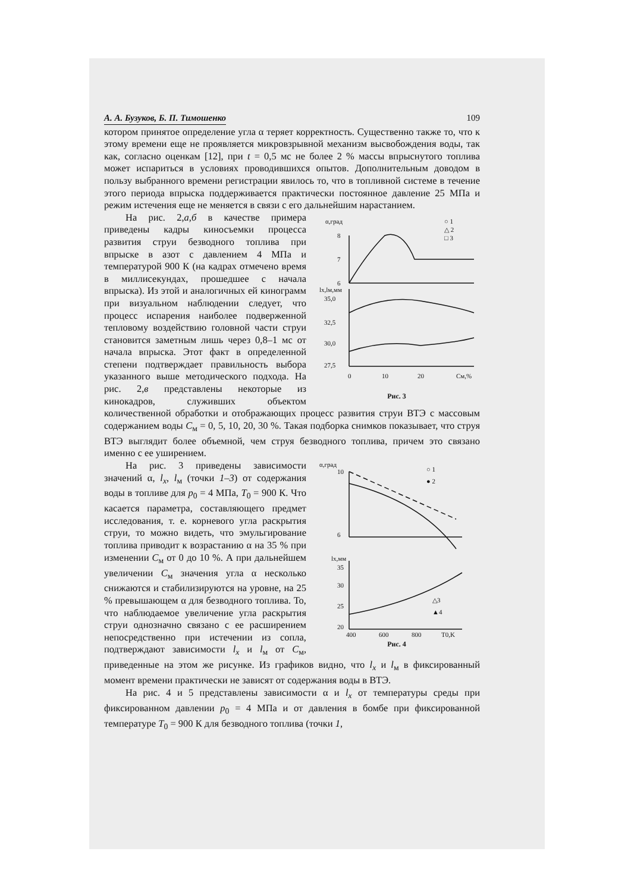А. А. Бузуков, Б. П. Тимошенко 109
котором принятое определение угла α теряет корректность. Существенно также то, что к этому времени еще не проявляется микровзрывной механизм высвобождения воды, так как, согласно оценкам [12], при t = 0,5 мс не более 2 % массы впрыснутого топлива может испариться в условиях проводившихся опытов. Дополнительным доводом в пользу выбранного времени регистрации явилось то, что в топливной системе в течение этого периода впрыска поддерживается практически постоянное давление 25 МПа и режим истечения еще не меняется в связи с его дальнейшим нарастанием.
α,град
8
7
6
○ 1
△ 2
□ 3
lx,lм,мм
35,0
32,5
30,0
27,5
0
10
20
Cм,%
Рис. 3
На рис. 2,а,б в качестве примера приведены кадры киносъемки процесса развития струи безводного топлива при впрыске в азот с давлением 4 МПа и температурой 900 К (на кадрах отмечено время в миллисекундах, прошедшее с начала впрыска). Из этой и аналогичных ей кинограмм при визуальном наблюдении следует, что процесс испарения наиболее подверженной тепловому воздействию головной части струи становится заметным лишь через 0,8–1 мс от начала впрыска. Этот факт в определенной степени подтверждает правильность выбора указанного выше методического подхода. На рис. 2,в представлены некоторые из кинокадров, служивших объектом количественной обработки и отображающих процесс развития струи ВТЭ с массовым содержанием воды C<sub>м</sub> = 0, 5, 10, 20, 30 %. Такая подборка снимков показывает, что струя ВТЭ выглядит более объемной, чем струя безводного топлива, причем это связано именно с ее уширением.
α,град
10
6
○ 1
● 2
lx,мм
35
30
25
20
△3
▲4
400
600
800
T0,K
Рис. 4
На рис. 3 приведены зависимости значений α, l<sub>x</sub>, l<sub>м</sub> (точки 1–3) от содержания воды в топливе для p<sub>0</sub> = 4 МПа, T<sub>0</sub> = 900 К. Что касается параметра, составляющего предмет исследования, т. е. корневого угла раскрытия струи, то можно видеть, что эмульгирование топлива приводит к возрастанию α на 35 % при изменении C<sub>м</sub> от 0 до 10 %. А при дальнейшем увеличении C<sub>м</sub> значения угла α несколько снижаются и стабилизируются на уровне, на 25 % превышающем α для безводного топлива. То, что наблюдаемое увеличение угла раскрытия струи однозначно связано с ее расширением непосредственно при истечении из сопла, подтверждают зависимости l<sub>x</sub> и l<sub>м</sub> от C<sub>м</sub>, приведенные на этом же рисунке. Из графиков видно, что l<sub>x</sub> и l<sub>м</sub> в фиксированный момент времени практически не зависят от содержания воды в ВТЭ.
На рис. 4 и 5 представлены зависимости α и l<sub>x</sub> от температуры среды при фиксированном давлении p<sub>0</sub> = 4 МПа и от давления в бомбе при фиксированной температуре T<sub>0</sub> = 900 К для безводного топлива (точки 1,